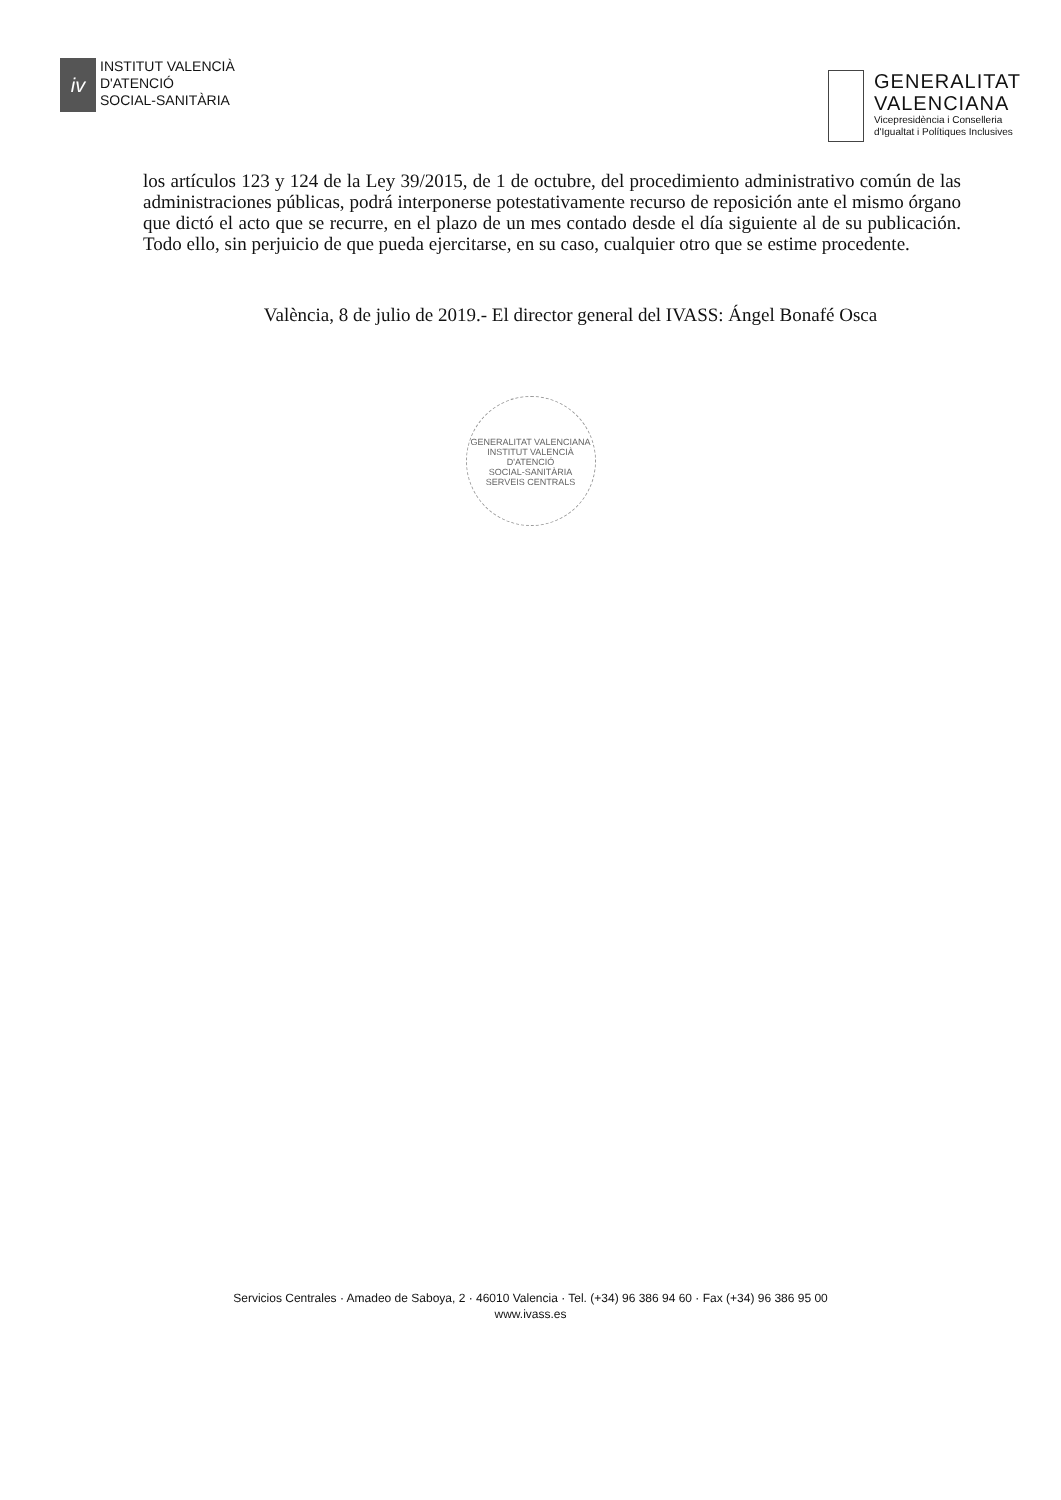iv
INSTITUT VALENCIÀ
D'ATENCIÓ
SOCIAL-SANITÀRIA
GENERALITAT
VALENCIANA
Vicepresidència i Conselleria
d'Igualtat i Polítiques Inclusives
los artículos 123 y 124 de la Ley 39/2015, de 1 de octubre, del procedimiento administrativo común de las administraciones públicas, podrá interponerse potestativamente recurso de reposición ante el mismo órgano que dictó el acto que se recurre, en el plazo de un mes contado desde el día siguiente al de su publicación. Todo ello, sin perjuicio de que pueda ejercitarse, en su caso, cualquier otro que se estime procedente.
València, 8 de julio de 2019.- El director general del IVASS: Ángel Bonafé Osca
GENERALITAT VALENCIANA
INSTITUT VALENCIÀ
D'ATENCIÓ
SOCIAL-SANITÀRIA
SERVEIS CENTRALS
Servicios Centrales · Amadeo de Saboya, 2 · 46010 Valencia · Tel. (+34) 96 386 94 60 · Fax (+34) 96 386 95 00
www.ivass.es